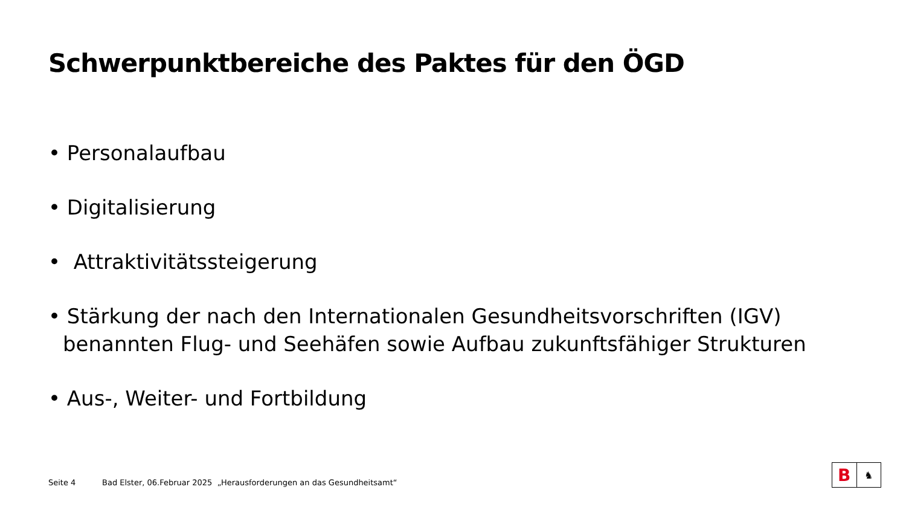Schwerpunktbereiche des Paktes für den ÖGD
• Personalaufbau
• Digitalisierung
• Attraktivitätssteigerung
• Stärkung der nach den Internationalen Gesundheitsvorschriften (IGV) benannten Flug- und Seehäfen sowie Aufbau zukunftsfähiger Strukturen
• Aus-, Weiter- und Fortbildung
Seite 4 Bad Elster, 06.Februar 2025 „Herausforderungen an das Gesundheitsamt“
B
♞